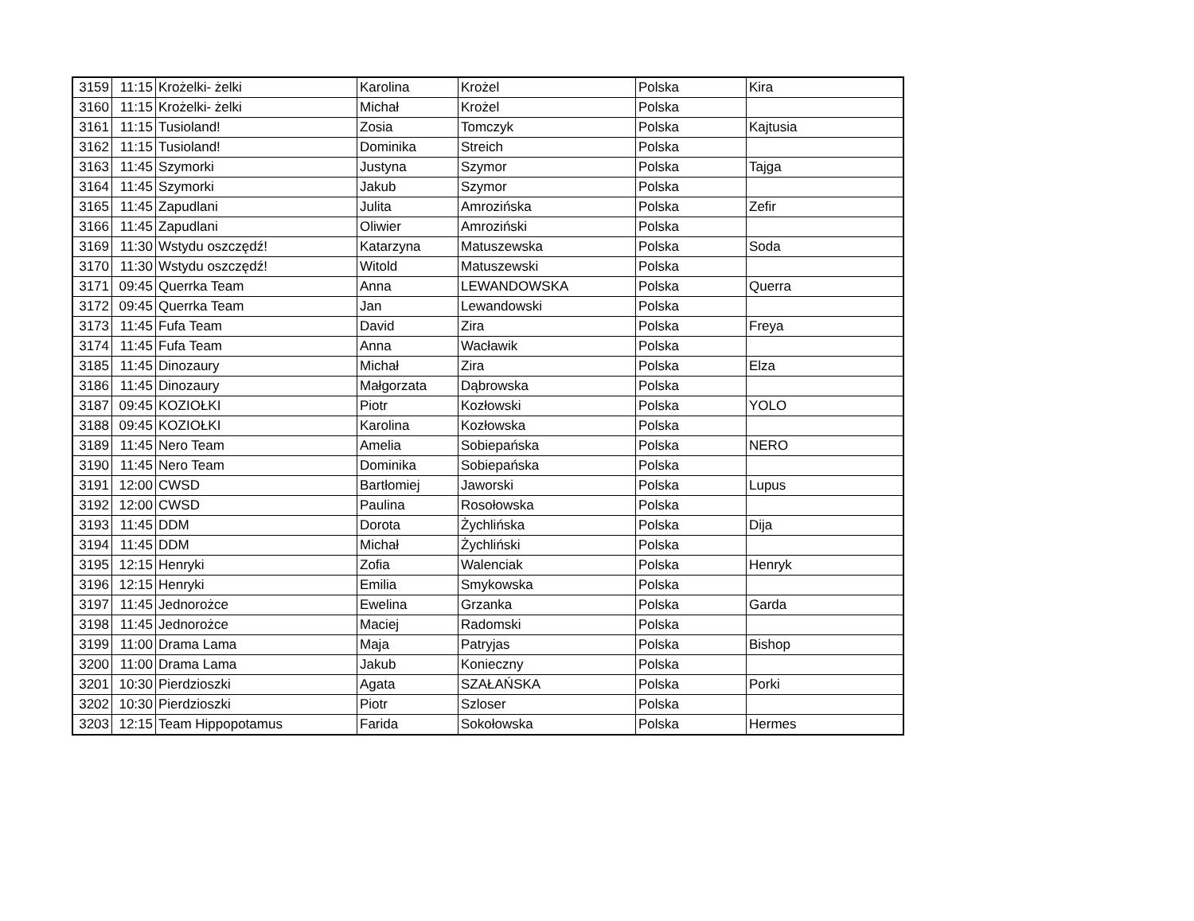| 3159 | 11:15 | Krożelki- żelki | Karolina | Krożel | Polska | Kira |
| 3160 | 11:15 | Krożelki- żelki | Michał | Krożel | Polska | |
| 3161 | 11:15 | Tusioland! | Zosia | Tomczyk | Polska | Kajtusia |
| 3162 | 11:15 | Tusioland! | Dominika | Streich | Polska | |
| 3163 | 11:45 | Szymorki | Justyna | Szymor | Polska | Tajga |
| 3164 | 11:45 | Szymorki | Jakub | Szymor | Polska | |
| 3165 | 11:45 | Zapudlani | Julita | Amrozińska | Polska | Zefir |
| 3166 | 11:45 | Zapudlani | Oliwier | Amroziński | Polska | |
| 3169 | 11:30 | Wstydu oszczędź! | Katarzyna | Matuszewska | Polska | Soda |
| 3170 | 11:30 | Wstydu oszczędź! | Witold | Matuszewski | Polska | |
| 3171 | 09:45 | Querrka Team | Anna | LEWANDOWSKA | Polska | Querra |
| 3172 | 09:45 | Querrka Team | Jan | Lewandowski | Polska | |
| 3173 | 11:45 | Fufa Team | David | Zira | Polska | Freya |
| 3174 | 11:45 | Fufa Team | Anna | Wacławik | Polska | |
| 3185 | 11:45 | Dinozaury | Michał | Zira | Polska | Elza |
| 3186 | 11:45 | Dinozaury | Małgorzata | Dąbrowska | Polska | |
| 3187 | 09:45 | KOZIOŁKI | Piotr | Kozłowski | Polska | YOLO |
| 3188 | 09:45 | KOZIOŁKI | Karolina | Kozłowska | Polska | |
| 3189 | 11:45 | Nero Team | Amelia | Sobiepańska | Polska | NERO |
| 3190 | 11:45 | Nero Team | Dominika | Sobiepańska | Polska | |
| 3191 | 12:00 | CWSD | Bartłomiej | Jaworski | Polska | Lupus |
| 3192 | 12:00 | CWSD | Paulina | Rosołowska | Polska | |
| 3193 | 11:45 | DDM | Dorota | Żychlińska | Polska | Dija |
| 3194 | 11:45 | DDM | Michał | Żychliński | Polska | |
| 3195 | 12:15 | Henryki | Zofia | Walenciak | Polska | Henryk |
| 3196 | 12:15 | Henryki | Emilia | Smykowska | Polska | |
| 3197 | 11:45 | Jednorożce | Ewelina | Grzanka | Polska | Garda |
| 3198 | 11:45 | Jednorożce | Maciej | Radomski | Polska | |
| 3199 | 11:00 | Drama Lama | Maja | Patryjas | Polska | Bishop |
| 3200 | 11:00 | Drama Lama | Jakub | Konieczny | Polska | |
| 3201 | 10:30 | Pierdzioszki | Agata | SZAŁAŃSKA | Polska | Porki |
| 3202 | 10:30 | Pierdzioszki | Piotr | Szloser | Polska | |
| 3203 | 12:15 | Team Hippopotamus | Farida | Sokołowska | Polska | Hermes |